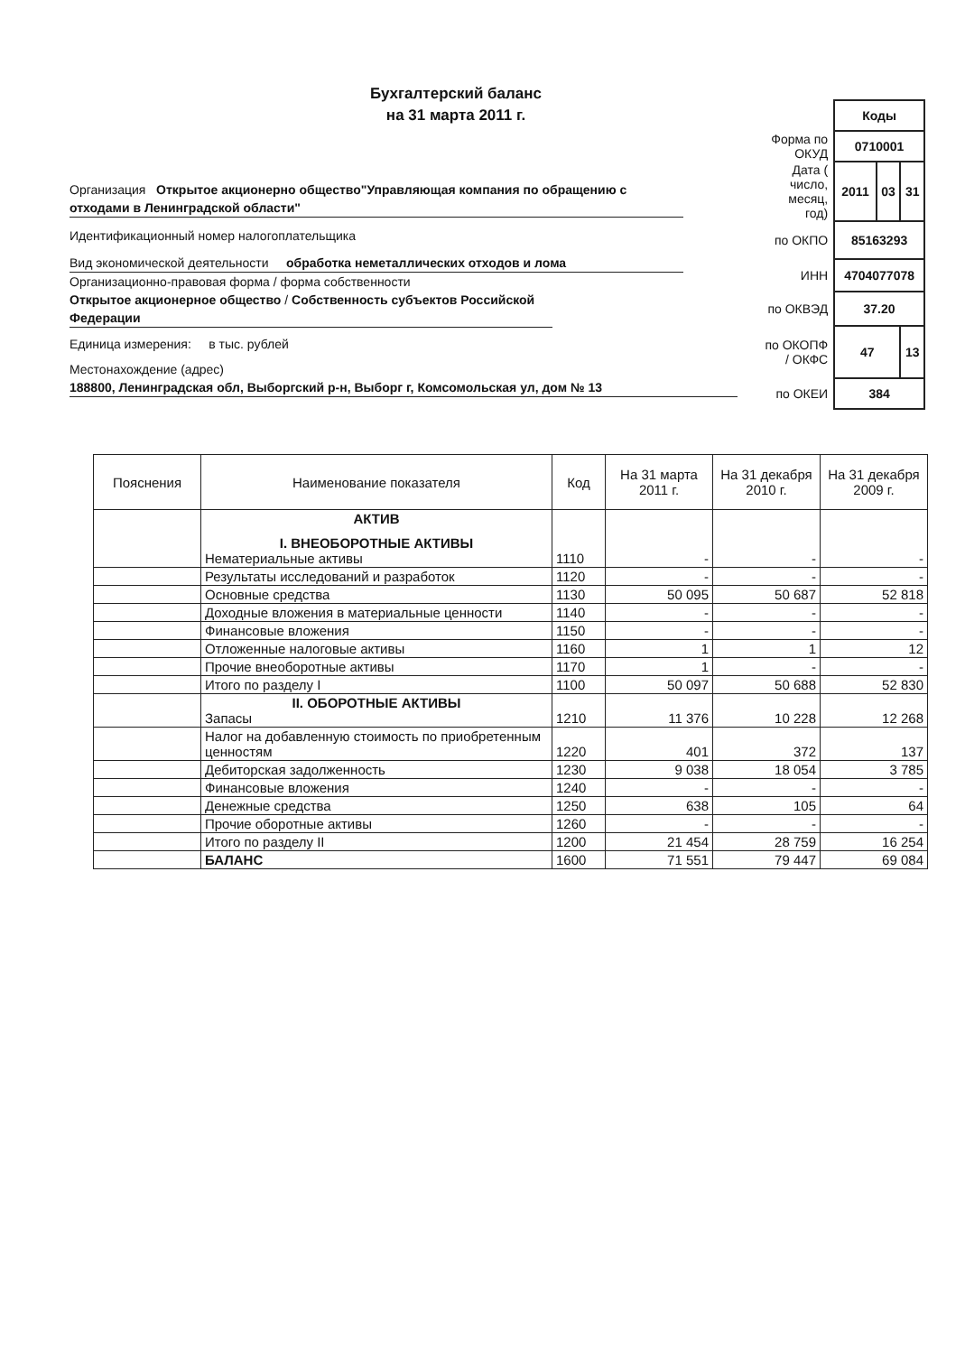Бухгалтерский баланс
на 31 марта 2011 г.
| | Коды | | |
| Форма по ОКУД | 0710001 | | |
| Дата ( число, месяц, год) | 2011 | 03 | 31 |
| по ОКПО | 85163293 | | |
| ИНН | 4704077078 | | |
| по ОКВЭД | 37.20 | | |
| по ОКОПФ / ОКФС | 47 | | 13 |
| по ОКЕИ | 384 | | |
Организация Открытое акционерно общество"Управляющая компания по обращению с отходами в Ленинградской области"
Идентификационный номер налогоплательщика
Вид экономической деятельности обработка неметаллических отходов и лома
Организационно-правовая форма / форма собственности
Открытое акционерное общество / Собственность субъектов Российской Федерации
Единица измерения: в тыс. рублей
Местонахождение (адрес)
188800, Ленинградская обл, Выборгский р-н, Выборг г, Комсомольская ул, дом № 13
| Пояснения | Наименование показателя | Код | На 31 марта 2011 г. | На 31 декабря 2010 г. | На 31 декабря 2009 г. |
| --- | --- | --- | --- | --- | --- |
| | АКТИВ I. ВНЕОБОРОТНЫЕ АКТИВЫ Нематериальные активы | 1110 | - | - | - |
| | Результаты исследований и разработок | 1120 | - | - | - |
| | Основные средства | 1130 | 50 095 | 50 687 | 52 818 |
| | Доходные вложения в материальные ценности | 1140 | - | - | - |
| | Финансовые вложения | 1150 | - | - | - |
| | Отложенные налоговые активы | 1160 | 1 | 1 | 12 |
| | Прочие внеоборотные активы | 1170 | 1 | - | - |
| | Итого по разделу I | 1100 | 50 097 | 50 688 | 52 830 |
| | II. ОБОРОТНЫЕ АКТИВЫ Запасы | 1210 | 11 376 | 10 228 | 12 268 |
| | Налог на добавленную стоимость по приобретенным ценностям | 1220 | 401 | 372 | 137 |
| | Дебиторская задолженность | 1230 | 9 038 | 18 054 | 3 785 |
| | Финансовые вложения | 1240 | - | - | - |
| | Денежные средства | 1250 | 638 | 105 | 64 |
| | Прочие оборотные активы | 1260 | - | - | - |
| | Итого по разделу II | 1200 | 21 454 | 28 759 | 16 254 |
| | БАЛАНС | 1600 | 71 551 | 79 447 | 69 084 |